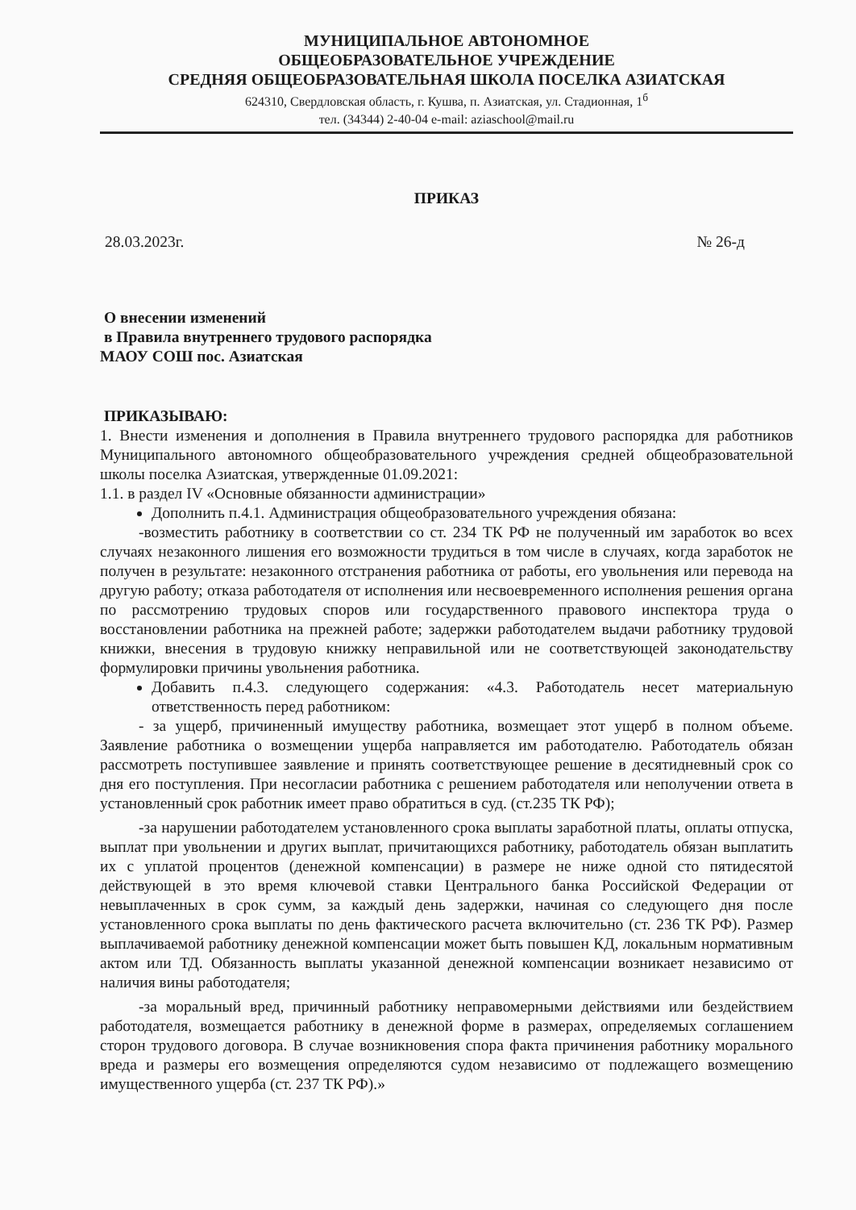МУНИЦИПАЛЬНОЕ АВТОНОМНОЕ
ОБЩЕОБРАЗОВАТЕЛЬНОЕ УЧРЕЖДЕНИЕ
СРЕДНЯЯ ОБЩЕОБРАЗОВАТЕЛЬНАЯ ШКОЛА ПОСЕЛКА АЗИАТСКАЯ
624310, Свердловская область, г. Кушва, п. Азиатская, ул. Стадионная, 1<sup>б</sup>
тел. (34344) 2-40-04 e-mail: aziaschool@mail.ru
ПРИКАЗ
28.03.2023г. № 26-д
О внесении изменений
в Правила внутреннего трудового распорядка
МАОУ СОШ пос. Азиатская
ПРИКАЗЫВАЮ:
1. Внести изменения и дополнения в Правила внутреннего трудового распорядка для работников Муниципального автономного общеобразовательного учреждения средней общеобразовательной школы поселка Азиатская, утвержденные 01.09.2021:
1.1. в раздел IV «Основные обязанности администрации»
Дополнить п.4.1. Администрация общеобразовательного учреждения обязана:
-возместить работнику в соответствии со ст. 234 ТК РФ не полученный им заработок во всех случаях незаконного лишения его возможности трудиться в том числе в случаях, когда заработок не получен в результате: незаконного отстранения работника от работы, его увольнения или перевода на другую работу; отказа работодателя от исполнения или несвоевременного исполнения решения органа по рассмотрению трудовых споров или государственного правового инспектора труда о восстановлении работника на прежней работе; задержки работодателем выдачи работнику трудовой книжки, внесения в трудовую книжку неправильной или не соответствующей законодательству формулировки причины увольнения работника.
Добавить п.4.3. следующего содержания: «4.3. Работодатель несет материальную ответственность перед работником:
- за ущерб, причиненный имуществу работника, возмещает этот ущерб в полном объеме. Заявление работника о возмещении ущерба направляется им работодателю. Работодатель обязан рассмотреть поступившее заявление и принять соответствующее решение в десятидневный срок со дня его поступления. При несогласии работника с решением работодателя или неполучении ответа в установленный срок работник имеет право обратиться в суд. (ст.235 ТК РФ);
-за нарушении работодателем установленного срока выплаты заработной платы, оплаты отпуска, выплат при увольнении и других выплат, причитающихся работнику, работодатель обязан выплатить их с уплатой процентов (денежной компенсации) в размере не ниже одной сто пятидесятой действующей в это время ключевой ставки Центрального банка Российской Федерации от невыплаченных в срок сумм, за каждый день задержки, начиная со следующего дня после установленного срока выплаты по день фактического расчета включительно (ст. 236 ТК РФ). Размер выплачиваемой работнику денежной компенсации может быть повышен КД, локальным нормативным актом или ТД. Обязанность выплаты указанной денежной компенсации возникает независимо от наличия вины работодателя;
-за моральный вред, причинный работнику неправомерными действиями или бездействием работодателя, возмещается работнику в денежной форме в размерах, определяемых соглашением сторон трудового договора. В случае возникновения спора факта причинения работнику морального вреда и размеры его возмещения определяются судом независимо от подлежащего возмещению имущественного ущерба (ст. 237 ТК РФ).»